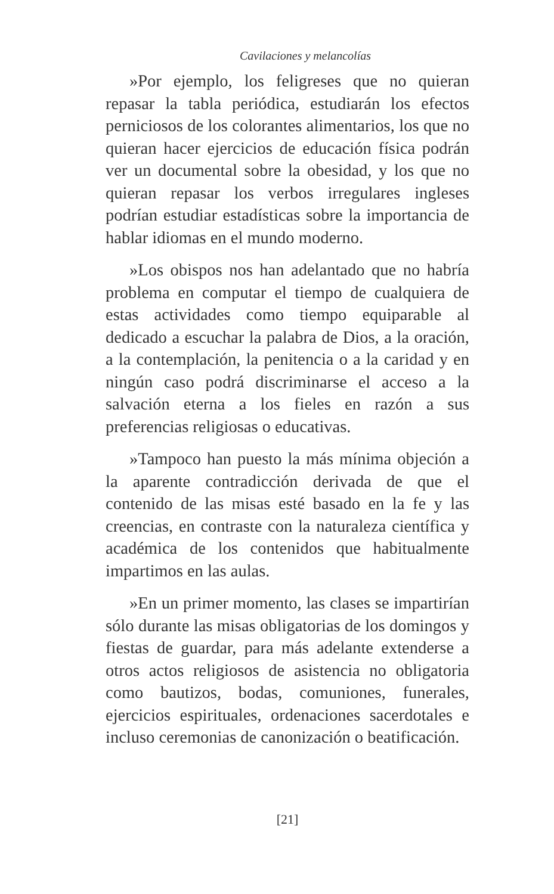Cavilaciones y melancolías
»Por ejemplo, los feligreses que no quieran repasar la tabla periódica, estudiarán los efectos perniciosos de los colorantes alimentarios, los que no quieran hacer ejercicios de educación física podrán ver un documental sobre la obesidad, y los que no quieran repasar los verbos irregulares ingleses podrían estudiar estadísticas sobre la importancia de hablar idiomas en el mundo moderno.
»Los obispos nos han adelantado que no habría problema en computar el tiempo de cualquiera de estas actividades como tiempo equiparable al dedicado a escuchar la palabra de Dios, a la oración, a la contemplación, la penitencia o a la caridad y en ningún caso podrá discriminarse el acceso a la salvación eterna a los fieles en razón a sus preferencias religiosas o educativas.
»Tampoco han puesto la más mínima objeción a la aparente contradicción derivada de que el contenido de las misas esté basado en la fe y las creencias, en contraste con la naturaleza científica y académica de los contenidos que habitualmente impartimos en las aulas.
»En un primer momento, las clases se impartirían sólo durante las misas obligatorias de los domingos y fiestas de guardar, para más adelante extenderse a otros actos religiosos de asistencia no obligatoria como bautizos, bodas, comuniones, funerales, ejercicios espirituales, ordenaciones sacerdotales e incluso ceremonias de canonización o beatificación.
[21]